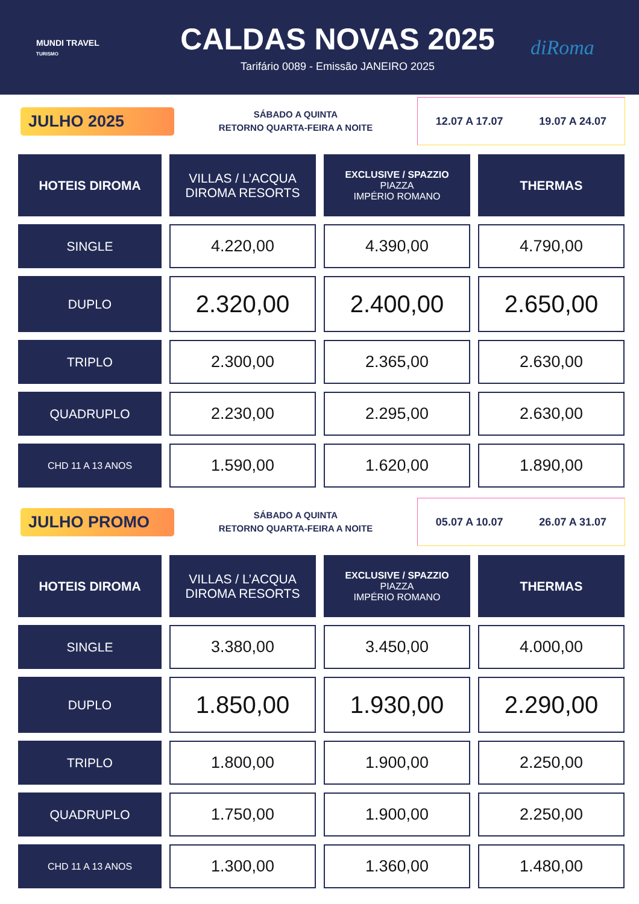MUNDI TRAVEL
TURISMO
CALDAS NOVAS 2025
Tarifário 0089 - Emissão JANEIRO 2025
diRoma
JULHO 2025
SÁBADO A QUINTA
RETORNO QUARTA-FEIRA A NOITE
12.07 A 17.07 19.07 A 24.07
| HOTEIS DIROMA | VILLAS / L’ACQUA DIROMA RESORTS | EXCLUSIVE / SPAZZIO PIAZZA IMPÉRIO ROMANO | THERMAS |
| --- | --- | --- | --- |
| SINGLE | 4.220,00 | 4.390,00 | 4.790,00 |
| DUPLO | 2.320,00 | 2.400,00 | 2.650,00 |
| TRIPLO | 2.300,00 | 2.365,00 | 2.630,00 |
| QUADRUPLO | 2.230,00 | 2.295,00 | 2.630,00 |
| CHD 11 A 13 ANOS | 1.590,00 | 1.620,00 | 1.890,00 |
JULHO PROMO
SÁBADO A QUINTA
RETORNO QUARTA-FEIRA A NOITE
05.07 A 10.07 26.07 A 31.07
| HOTEIS DIROMA | VILLAS / L’ACQUA DIROMA RESORTS | EXCLUSIVE / SPAZZIO PIAZZA IMPÉRIO ROMANO | THERMAS |
| --- | --- | --- | --- |
| SINGLE | 3.380,00 | 3.450,00 | 4.000,00 |
| DUPLO | 1.850,00 | 1.930,00 | 2.290,00 |
| TRIPLO | 1.800,00 | 1.900,00 | 2.250,00 |
| QUADRUPLO | 1.750,00 | 1.900,00 | 2.250,00 |
| CHD 11 A 13 ANOS | 1.300,00 | 1.360,00 | 1.480,00 |